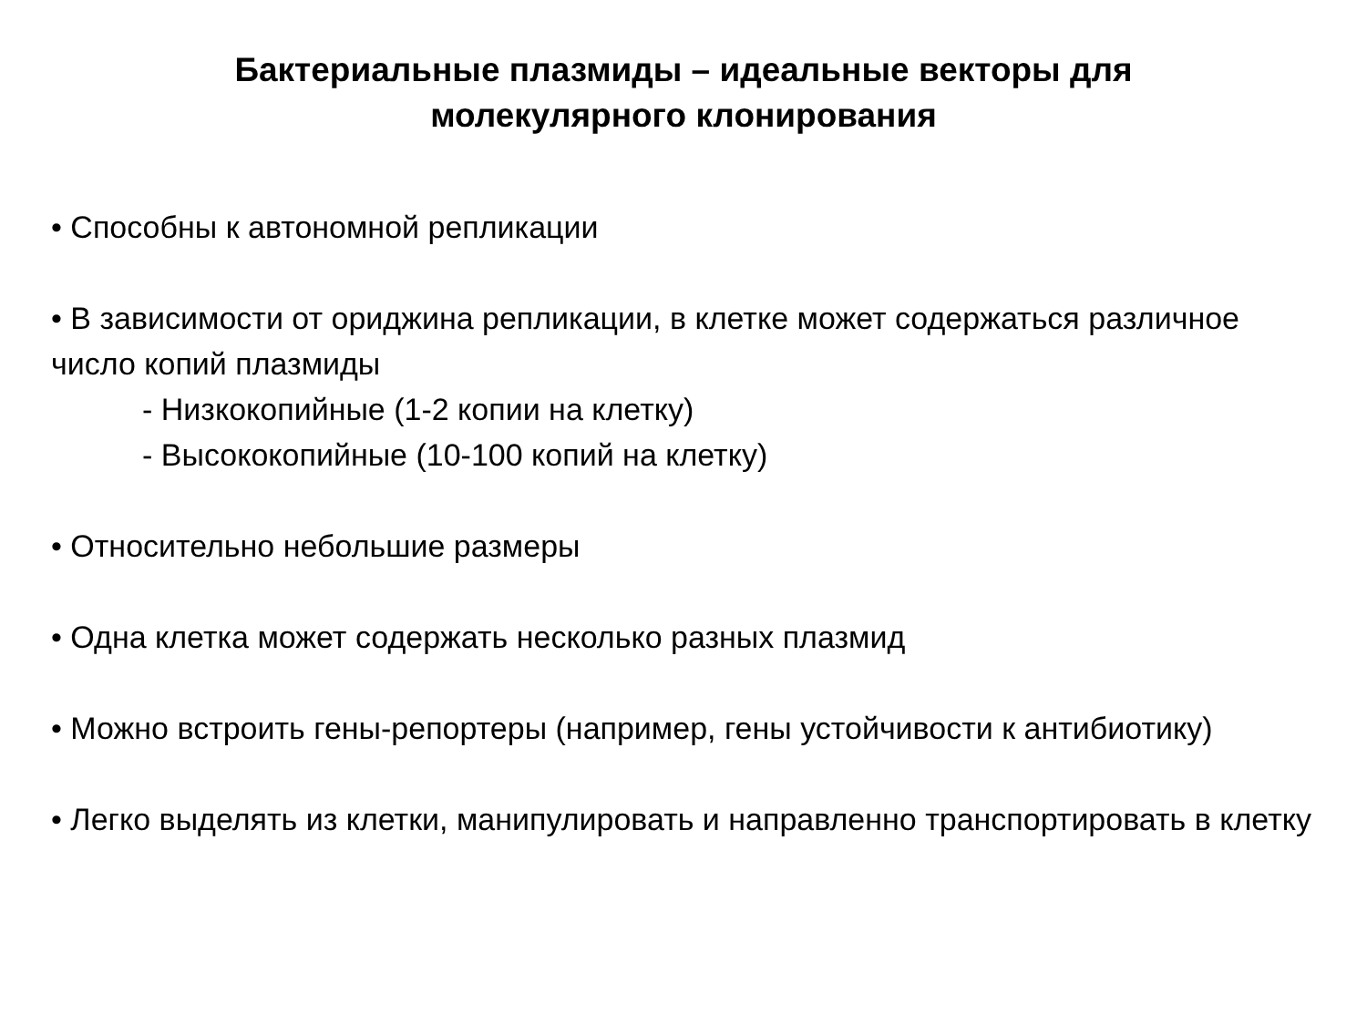Бактериальные плазмиды – идеальные векторы для
молекулярного клонирования
• Способны к автономной репликации
• В зависимости от ориджина репликации, в клетке может содержаться различное число копий плазмиды
- Низкокопийные (1-2 копии на клетку)
- Высококопийные (10-100 копий на клетку)
• Относительно небольшие размеры
• Одна клетка может содержать несколько разных плазмид
• Можно встроить гены-репортеры (например, гены устойчивости к антибиотику)
• Легко выделять из клетки, манипулировать и направленно транспортировать в клетку